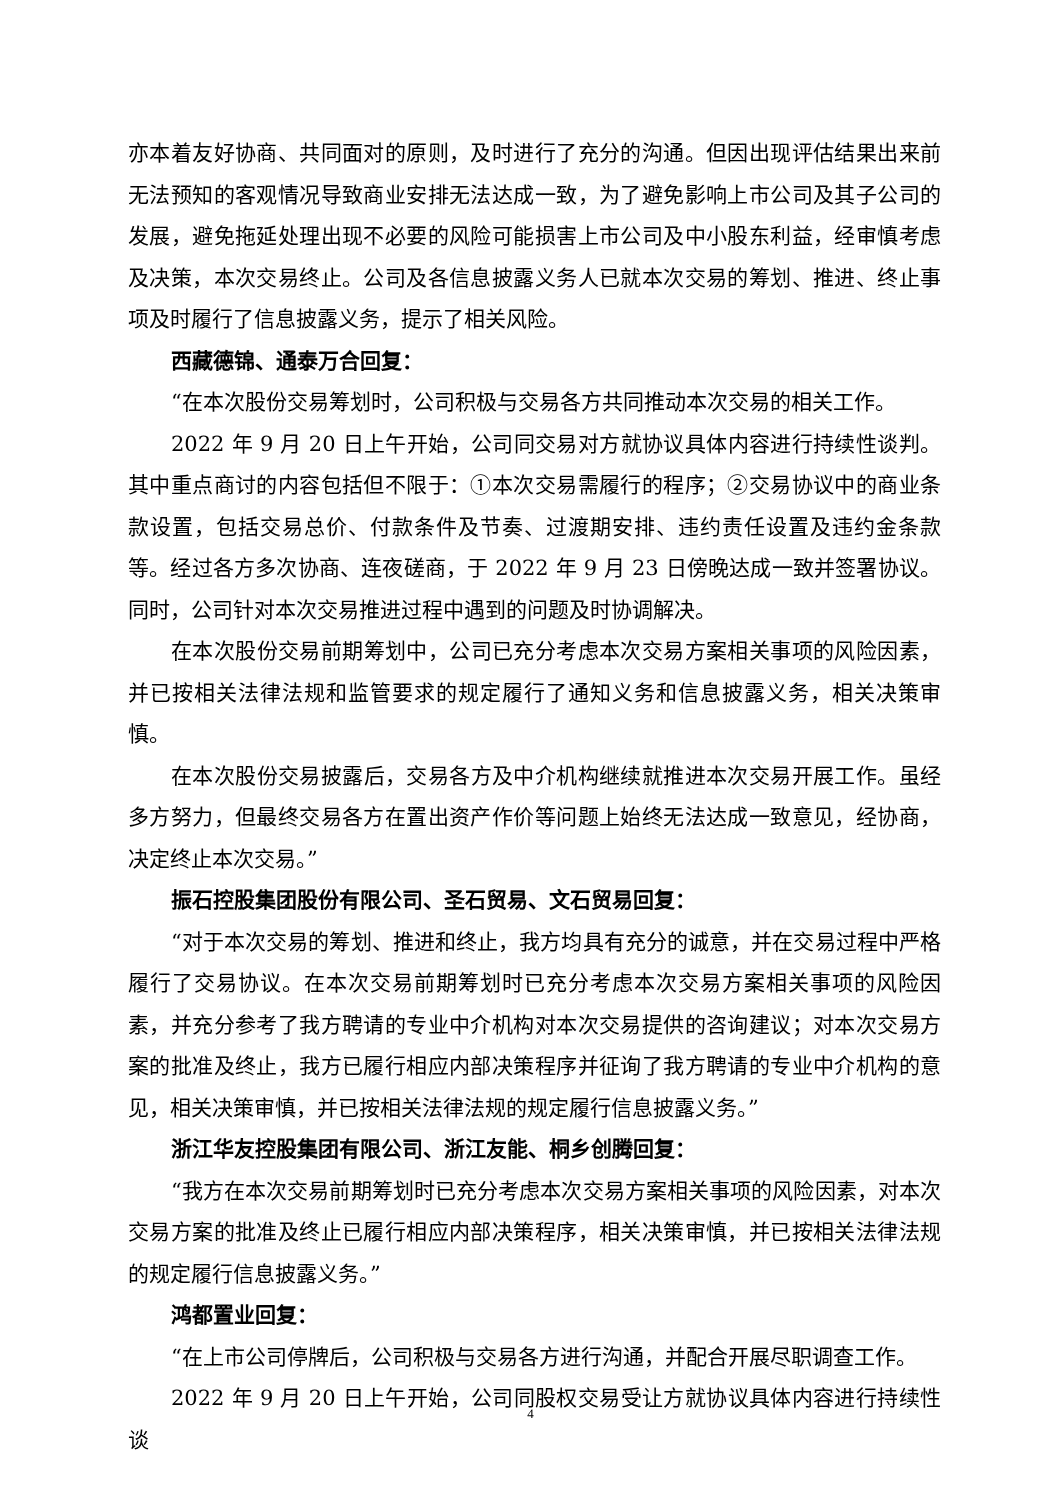亦本着友好协商、共同面对的原则，及时进行了充分的沟通。但因出现评估结果出来前无法预知的客观情况导致商业安排无法达成一致，为了避免影响上市公司及其子公司的发展，避免拖延处理出现不必要的风险可能损害上市公司及中小股东利益，经审慎考虑及决策，本次交易终止。公司及各信息披露义务人已就本次交易的筹划、推进、终止事项及时履行了信息披露义务，提示了相关风险。
西藏德锦、通泰万合回复：
“在本次股份交易筹划时，公司积极与交易各方共同推动本次交易的相关工作。
2022 年 9 月 20 日上午开始，公司同交易对方就协议具体内容进行持续性谈判。其中重点商讨的内容包括但不限于：①本次交易需履行的程序；②交易协议中的商业条款设置，包括交易总价、付款条件及节奏、过渡期安排、违约责任设置及违约金条款等。经过各方多次协商、连夜磋商，于 2022 年 9 月 23 日傍晚达成一致并签署协议。同时，公司针对本次交易推进过程中遇到的问题及时协调解决。
在本次股份交易前期筹划中，公司已充分考虑本次交易方案相关事项的风险因素，并已按相关法律法规和监管要求的规定履行了通知义务和信息披露义务，相关决策审慎。
在本次股份交易披露后，交易各方及中介机构继续就推进本次交易开展工作。虽经多方努力，但最终交易各方在置出资产作价等问题上始终无法达成一致意见，经协商，决定终止本次交易。”
振石控股集团股份有限公司、圣石贸易、文石贸易回复：
“对于本次交易的筹划、推进和终止，我方均具有充分的诚意，并在交易过程中严格履行了交易协议。在本次交易前期筹划时已充分考虑本次交易方案相关事项的风险因素，并充分参考了我方聘请的专业中介机构对本次交易提供的咨询建议；对本次交易方案的批准及终止，我方已履行相应内部决策程序并征询了我方聘请的专业中介机构的意见，相关决策审慎，并已按相关法律法规的规定履行信息披露义务。”
浙江华友控股集团有限公司、浙江友能、桐乡创腾回复：
“我方在本次交易前期筹划时已充分考虑本次交易方案相关事项的风险因素，对本次交易方案的批准及终止已履行相应内部决策程序，相关决策审慎，并已按相关法律法规的规定履行信息披露义务。”
鸿都置业回复：
“在上市公司停牌后，公司积极与交易各方进行沟通，并配合开展尽职调查工作。
2022 年 9 月 20 日上午开始，公司同股权交易受让方就协议具体内容进行持续性谈
4